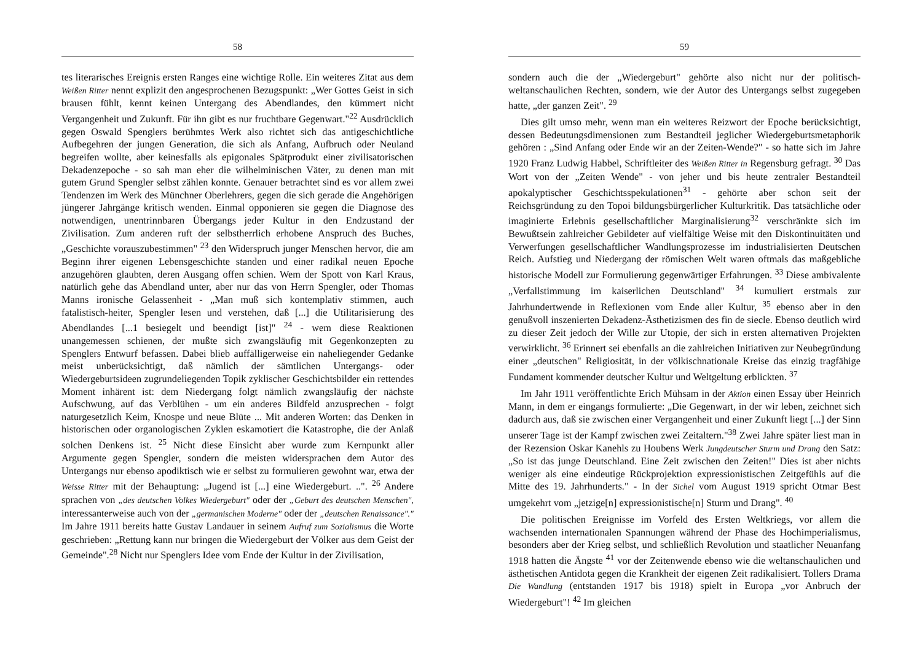58
tes literarisches Ereignis ersten Ranges eine wichtige Rolle. Ein weiteres Zitat aus dem Weißen Ritter nennt explizit den angesprochenen Bezugspunkt: „Wer Gottes Geist in sich brausen fühlt, kennt keinen Untergang des Abendlandes, den kümmert nicht Vergangenheit und Zukunft. Für ihn gibt es nur fruchtbare Gegenwart."<sup>22</sup> Ausdrücklich gegen Oswald Spenglers berühmtes Werk also richtet sich das antigeschichtliche Aufbegehren der jungen Generation, die sich als Anfang, Aufbruch oder Neuland begreifen wollte, aber keinesfalls als epigonales Spätprodukt einer zivilisatorischen Dekadenzepoche - so sah man eher die wilhelminischen Väter, zu denen man mit gutem Grund Spengler selbst zählen konnte. Genauer betrachtet sind es vor allem zwei Tendenzen im Werk des Münchner Oberlehrers, gegen die sich gerade die Angehörigen jüngerer Jahrgänge kritisch wenden. Einmal opponieren sie gegen die Diagnose des notwendigen, unentrinnbaren Übergangs jeder Kultur in den Endzustand der Zivilisation. Zum anderen ruft der selbstherrlich erhobene Anspruch des Buches, „Geschichte vorauszubestimmen" <sup>23</sup> den Widerspruch junger Menschen hervor, die am Beginn ihrer eigenen Lebensgeschichte standen und einer radikal neuen Epoche anzugehören glaubten, deren Ausgang offen schien. Wem der Spott von Karl Kraus, natürlich gehe das Abendland unter, aber nur das von Herrn Spengler, oder Thomas Manns ironische Gelassenheit - „Man muß sich kontemplativ stimmen, auch fatalistisch-heiter, Spengler lesen und verstehen, daß [...] die Utilitarisierung des Abendlandes [...1 besiegelt und beendigt [ist]" <sup>24</sup> - wem diese Reaktionen unangemessen schienen, der mußte sich zwangsläufig mit Gegenkonzepten zu Spenglers Entwurf befassen. Dabei blieb auffälligerweise ein naheliegender Gedanke meist unberücksichtigt, daß nämlich der sämtlichen Untergangs- oder Wiedergeburtsideen zugrundeliegenden Topik zyklischer Geschichtsbilder ein rettendes Moment inhärent ist: dem Niedergang folgt nämlich zwangsläufig der nächste Aufschwung, auf das Verblühen - um ein anderes Bildfeld anzusprechen - folgt naturgesetzlich Keim, Knospe und neue Blüte ... Mit anderen Worten: das Denken in historischen oder organologischen Zyklen eskamotiert die Katastrophe, die der Anlaß solchen Denkens ist. <sup>25</sup> Nicht diese Einsicht aber wurde zum Kernpunkt aller Argumente gegen Spengler, sondern die meisten widersprachen dem Autor des Untergangs nur ebenso apodiktisch wie er selbst zu formulieren gewohnt war, etwa der Weisse Ritter mit der Behauptung: „Jugend ist [...] eine Wiedergeburt. ..". <sup>26</sup> Andere sprachen von „des deutschen Volkes Wiedergeburt" oder der „Geburt des deutschen Menschen", interessanterweise auch von der „germanischen Moderne" oder der „deutschen Renaissance"." Im Jahre 1911 bereits hatte Gustav Landauer in seinem Aufruf zum Sozialismus die Worte geschrieben: „Rettung kann nur bringen die Wiedergeburt der Völker aus dem Geist der Gemeinde".<sup>28</sup> Nicht nur Spenglers Idee vom Ende der Kultur in der Zivilisation,
59
sondern auch die der „Wiedergeburt" gehörte also nicht nur der politisch-weltanschaulichen Rechten, sondern, wie der Autor des Untergangs selbst zugegeben hatte, „der ganzen Zeit". <sup>29</sup>
Dies gilt umso mehr, wenn man ein weiteres Reizwort der Epoche berücksichtigt, dessen Bedeutungsdimensionen zum Bestandteil jeglicher Wiedergeburtsmetaphorik gehören : „Sind Anfang oder Ende wir an der Zeiten-Wende?" - so hatte sich im Jahre 1920 Franz Ludwig Habbel, Schriftleiter des Weißen Ritter in Regensburg gefragt. <sup>30</sup> Das Wort von der „Zeiten Wende" - von jeher und bis heute zentraler Bestandteil apokalyptischer Geschichtsspekulationen<sup>31</sup> - gehörte aber schon seit der Reichsgründung zu den Topoi bildungsbürgerlicher Kulturkritik. Das tatsächliche oder imaginierte Erlebnis gesellschaftlicher Marginalisierung<sup>32</sup> verschränkte sich im Bewußtsein zahlreicher Gebildeter auf vielfältige Weise mit den Diskontinuitäten und Verwerfungen gesellschaftlicher Wandlungsprozesse im industrialisierten Deutschen Reich. Aufstieg und Niedergang der römischen Welt waren oftmals das maßgebliche historische Modell zur Formulierung gegenwärtiger Erfahrungen. <sup>33</sup> Diese ambivalente „Verfallstimmung im kaiserlichen Deutschland" <sup>34</sup> kumuliert erstmals zur Jahrhundertwende in Reflexionen vom Ende aller Kultur, <sup>35</sup> ebenso aber in den genußvoll inszenierten Dekadenz-Ästhetizismen des fin de siecle. Ebenso deutlich wird zu dieser Zeit jedoch der Wille zur Utopie, der sich in ersten alternativen Projekten verwirklicht. <sup>36</sup> Erinnert sei ebenfalls an die zahlreichen Initiativen zur Neubegründung einer „deutschen" Religiosität, in der völkischnationale Kreise das einzig tragfähige Fundament kommender deutscher Kultur und Weltgeltung erblickten. <sup>37</sup>
Im Jahr 1911 veröffentlichte Erich Mühsam in der Aktion einen Essay über Heinrich Mann, in dem er eingangs formulierte: „Die Gegenwart, in der wir leben, zeichnet sich dadurch aus, daß sie zwischen einer Vergangenheit und einer Zukunft liegt [...] der Sinn unserer Tage ist der Kampf zwischen zwei Zeitaltern."<sup>38</sup> Zwei Jahre später liest man in der Rezension Oskar Kanehls zu Houbens Werk Jungdeutscher Sturm und Drang den Satz: „So ist das junge Deutschland. Eine Zeit zwischen den Zeiten!" Dies ist aber nichts weniger als eine eindeutige Rückprojektion expressionistischen Zeitgefühls auf die Mitte des 19. Jahrhunderts." - In der Sichel vom August 1919 spricht Otmar Best umgekehrt vom „jetzige[n] expressionistische[n] Sturm und Drang". <sup>40</sup>
Die politischen Ereignisse im Vorfeld des Ersten Weltkriegs, vor allem die wachsenden internationalen Spannungen während der Phase des Hochimperialismus, besonders aber der Krieg selbst, und schließlich Revolution und staatlicher Neuanfang 1918 hatten die Ängste <sup>41</sup> vor der Zeitenwende ebenso wie die weltanschaulichen und ästhetischen Antidota gegen die Krankheit der eigenen Zeit radikalisiert. Tollers Drama Die Wandlung (entstanden 1917 bis 1918) spielt in Europa „vor Anbruch der Wiedergeburt"! <sup>42</sup> Im gleichen